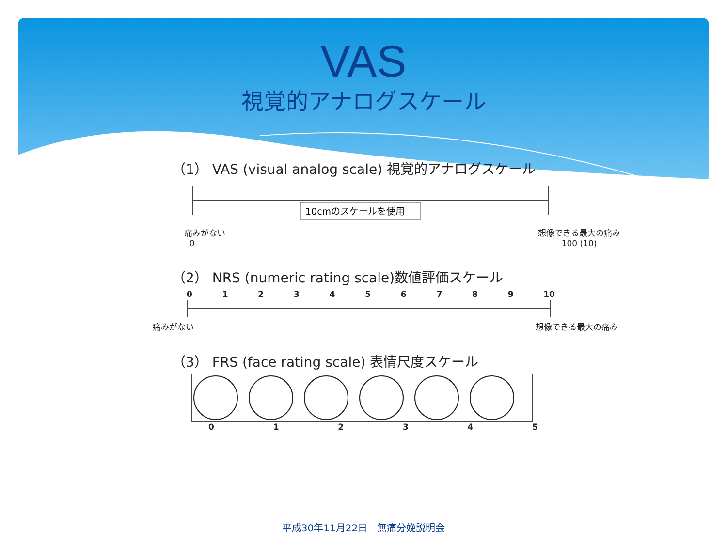VAS
視覚的アナログスケール
（1） VAS (visual analog scale) 視覚的アナログスケール
10cmのスケールを使用
痛みがない
0 想像できる最大の痛み
100 (10)
（2） NRS (numeric rating scale)数値評価スケール
0123456789 10
痛みがない 想像できる最大の痛み
（3） FRS (face rating scale) 表情尺度スケール
012345
平成30年11月22日　無痛分娩説明会